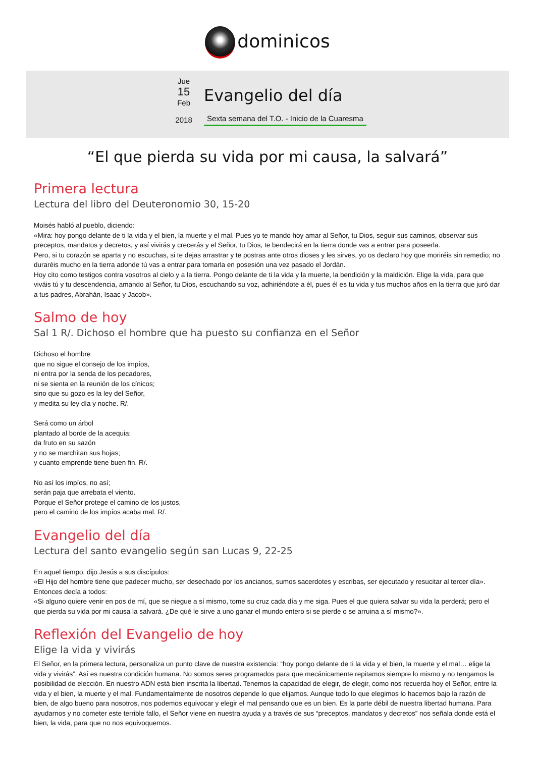dominicos
Jue
15
Feb
2018
Evangelio del día
Sexta semana del T.O. - Inicio de la Cuaresma
“El que pierda su vida por mi causa, la salvará”
Primera lectura
Lectura del libro del Deuteronomio 30, 15-20
Moisés habló al pueblo, diciendo:
«Mira: hoy pongo delante de ti la vida y el bien, la muerte y el mal. Pues yo te mando hoy amar al Señor, tu Dios, seguir sus caminos, observar sus preceptos, mandatos y decretos, y así vivirás y crecerás y el Señor, tu Dios, te bendecirá en la tierra donde vas a entrar para poseerla.
Pero, si tu corazón se aparta y no escuchas, si te dejas arrastrar y te postras ante otros dioses y les sirves, yo os declaro hoy que moriréis sin remedio; no duraréis mucho en la tierra adonde tú vas a entrar para tomarla en posesión una vez pasado el Jordán.
Hoy cito como testigos contra vosotros al cielo y a la tierra. Pongo delante de ti la vida y la muerte, la bendición y la maldición. Elige la vida, para que viváis tú y tu descendencia, amando al Señor, tu Dios, escuchando su voz, adhiriéndote a él, pues él es tu vida y tus muchos años en la tierra que juró dar a tus padres, Abrahán, Isaac y Jacob».
Salmo de hoy
Sal 1 R/. Dichoso el hombre que ha puesto su confianza en el Señor
Dichoso el hombre
que no sigue el consejo de los impíos,
ni entra por la senda de los pecadores,
ni se sienta en la reunión de los cínicos;
sino que su gozo es la ley del Señor,
y medita su ley día y noche. R/.
Será como un árbol
plantado al borde de la acequia:
da fruto en su sazón
y no se marchitan sus hojas;
y cuanto emprende tiene buen fin. R/.
No así los impíos, no así;
serán paja que arrebata el viento.
Porque el Señor protege el camino de los justos,
pero el camino de los impíos acaba mal. R/.
Evangelio del día
Lectura del santo evangelio según san Lucas 9, 22-25
En aquel tiempo, dijo Jesús a sus discípulos:
«El Hijo del hombre tiene que padecer mucho, ser desechado por los ancianos, sumos sacerdotes y escribas, ser ejecutado y resucitar al tercer día».
Entonces decía a todos:
«Si alguno quiere venir en pos de mí, que se niegue a sí mismo, tome su cruz cada día y me siga. Pues el que quiera salvar su vida la perderá; pero el que pierda su vida por mi causa la salvará. ¿De qué le sirve a uno ganar el mundo entero si se pierde o se arruina a sí mismo?».
Reflexión del Evangelio de hoy
Elige la vida y vivirás
El Señor, en la primera lectura, personaliza un punto clave de nuestra existencia: “hoy pongo delante de ti la vida y el bien, la muerte y el mal… elige la vida y vivirás”. Así es nuestra condición humana. No somos seres programados para que mecánicamente repitamos siempre lo mismo y no tengamos la posibilidad de elección. En nuestro ADN está bien inscrita la libertad. Tenemos la capacidad de elegir, de elegir, como nos recuerda hoy el Señor, entre la vida y el bien, la muerte y el mal. Fundamentalmente de nosotros depende lo que elijamos. Aunque todo lo que elegimos lo hacemos bajo la razón de bien, de algo bueno para nosotros, nos podemos equivocar y elegir el mal pensando que es un bien. Es la parte débil de nuestra libertad humana. Para ayudarnos y no cometer este terrible fallo, el Señor viene en nuestra ayuda y a través de sus “preceptos, mandatos y decretos” nos señala donde está el bien, la vida, para que no nos equivoquemos.